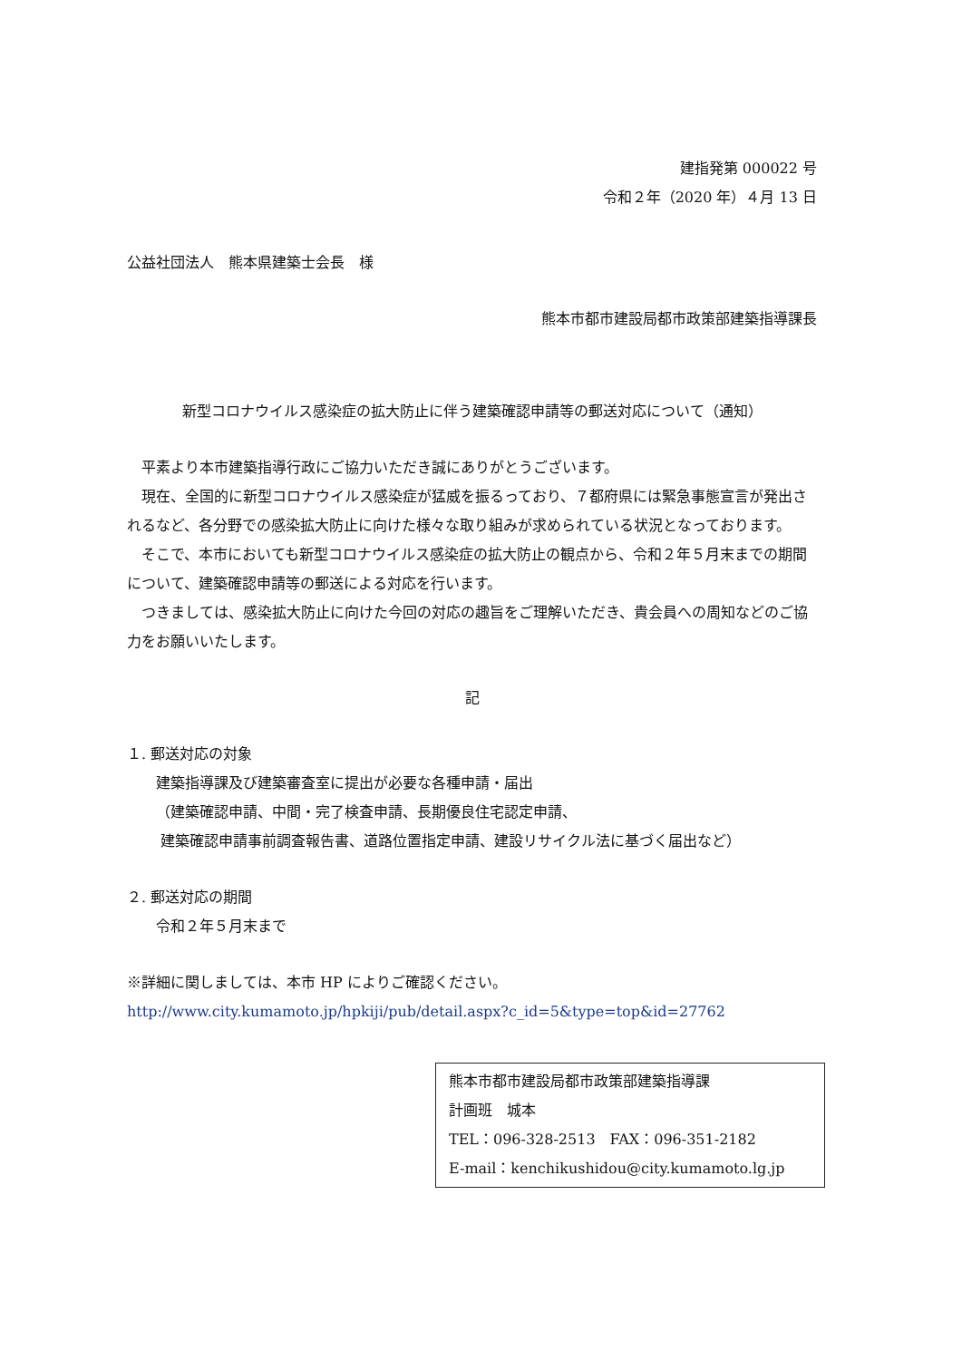建指発第 000022 号
令和２年（2020 年）４月 13 日
公益社団法人　熊本県建築士会長　様
熊本市都市建設局都市政策部建築指導課長
新型コロナウイルス感染症の拡大防止に伴う建築確認申請等の郵送対応について（通知）
平素より本市建築指導行政にご協力いただき誠にありがとうございます。
現在、全国的に新型コロナウイルス感染症が猛威を振るっており、７都府県には緊急事態宣言が発出されるなど、各分野での感染拡大防止に向けた様々な取り組みが求められている状況となっております。
そこで、本市においても新型コロナウイルス感染症の拡大防止の観点から、令和２年５月末までの期間について、建築確認申請等の郵送による対応を行います。
つきましては、感染拡大防止に向けた今回の対応の趣旨をご理解いただき、貴会員への周知などのご協力をお願いいたします。
記
１. 郵送対応の対象
建築指導課及び建築審査室に提出が必要な各種申請・届出
（建築確認申請、中間・完了検査申請、長期優良住宅認定申請、
建築確認申請事前調査報告書、道路位置指定申請、建設リサイクル法に基づく届出など）
２. 郵送対応の期間
令和２年５月末まで
※詳細に関しましては、本市 HP によりご確認ください。
http://www.city.kumamoto.jp/hpkiji/pub/detail.aspx?c_id=5&type=top&id=27762
熊本市都市建設局都市政策部建築指導課
計画班　城本
TEL：096-328-2513　FAX：096-351-2182
E-mail：kenchikushidou@city.kumamoto.lg.jp